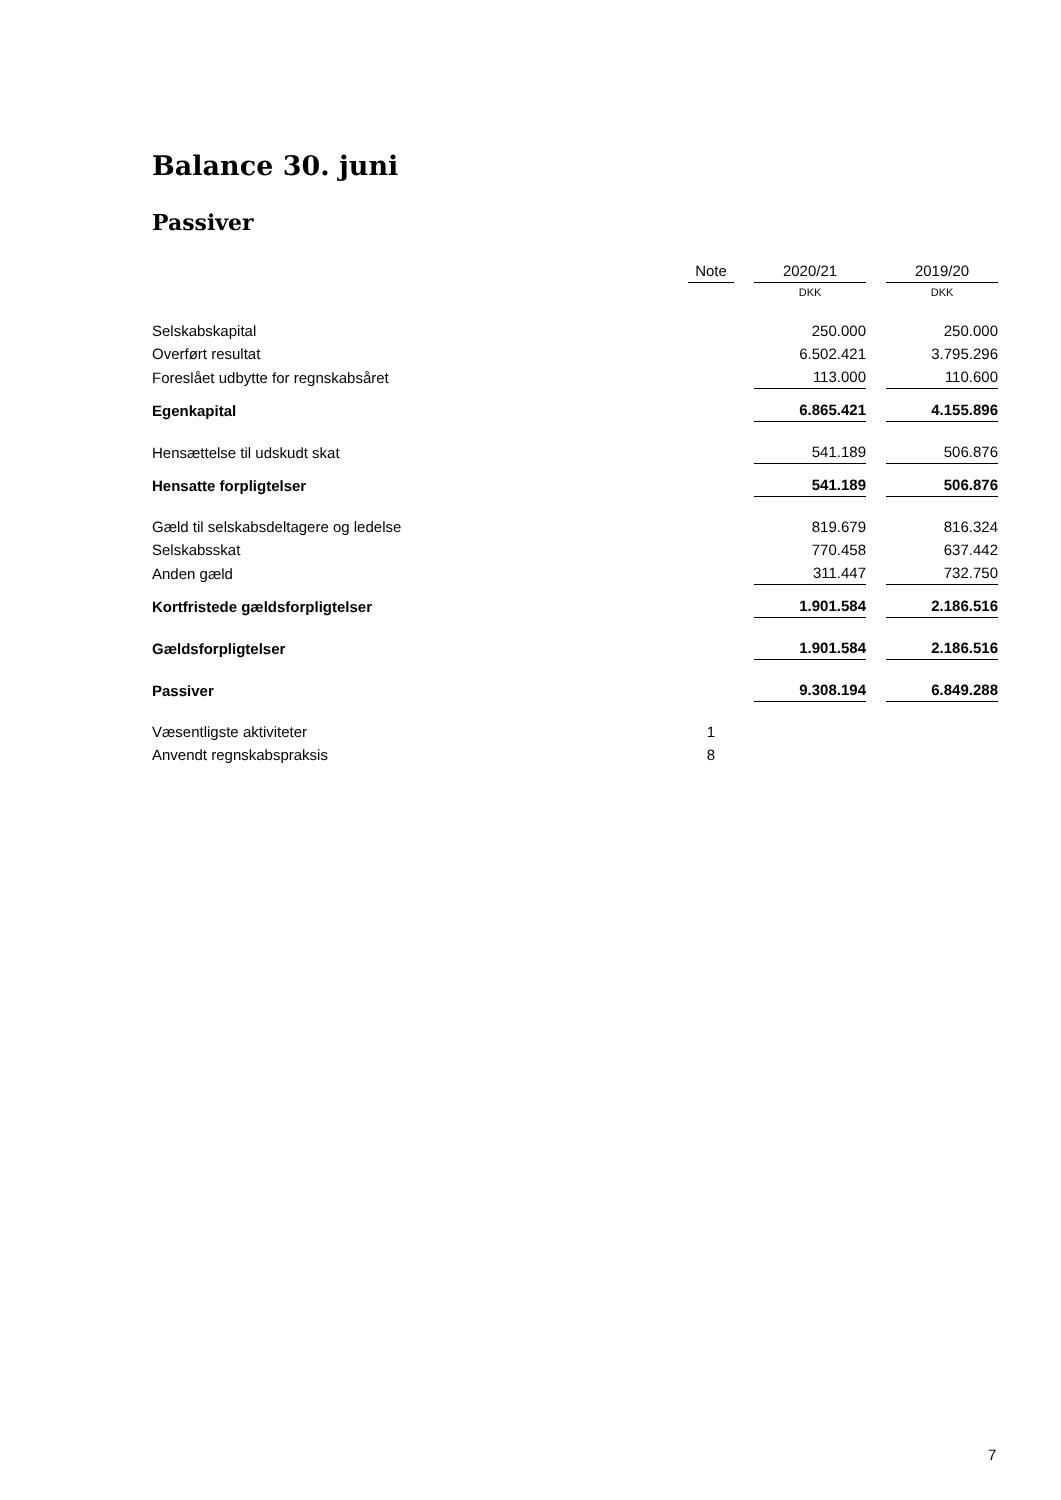Balance 30. juni
Passiver
| | Note | | 2020/21 | | 2019/20 |
| --- | --- | --- | --- | --- | --- |
| | | | DKK | | DKK |
| Selskabskapital | | | 250.000 | | 250.000 |
| Overført resultat | | | 6.502.421 | | 3.795.296 |
| Foreslået udbytte for regnskabsåret | | | 113.000 | | 110.600 |
| Egenkapital | | | 6.865.421 | | 4.155.896 |
| Hensættelse til udskudt skat | | | 541.189 | | 506.876 |
| Hensatte forpligtelser | | | 541.189 | | 506.876 |
| Gæld til selskabsdeltagere og ledelse | | | 819.679 | | 816.324 |
| Selskabsskat | | | 770.458 | | 637.442 |
| Anden gæld | | | 311.447 | | 732.750 |
| Kortfristede gældsforpligtelser | | | 1.901.584 | | 2.186.516 |
| Gældsforpligtelser | | | 1.901.584 | | 2.186.516 |
| Passiver | | | 9.308.194 | | 6.849.288 |
| Væsentligste aktiviteter | 1 | | | | |
| Anvendt regnskabspraksis | 8 | | | | |
7